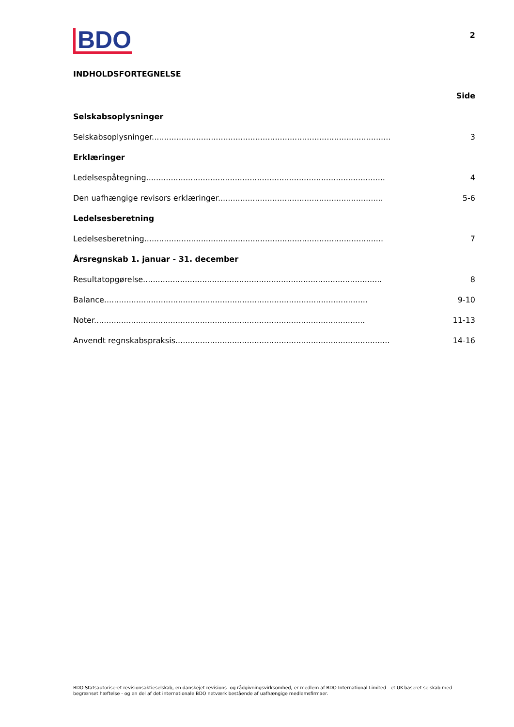BDO
2
INDHOLDSFORTEGNELSE
Side
Selskabsoplysninger
Selskabsoplysninger................................................................................................. 3
Erklæringer
Ledelsespåtegning................................................................................................. 4
Den uafhængige revisors erklæringer................................................................... 5-6
Ledelsesberetning
Ledelsesberetning................................................................................................. 7
Årsregnskab 1. januar - 31. december
Resultatopgørelse................................................................................................. 8
Balance........................................................................................................... 9-10
Noter.............................................................................................................. 11-13
Anvendt regnskabspraksis....................................................................................... 14-16
BDO Statsautoriseret revisionsaktieselskab, en danskejet revisions- og rådgivningsvirksomhed, er medlem af BDO International Limited - et UK-baseret selskab med begrænset hæftelse - og en del af det internationale BDO netværk bestående af uafhængige medlemsfirmaer.